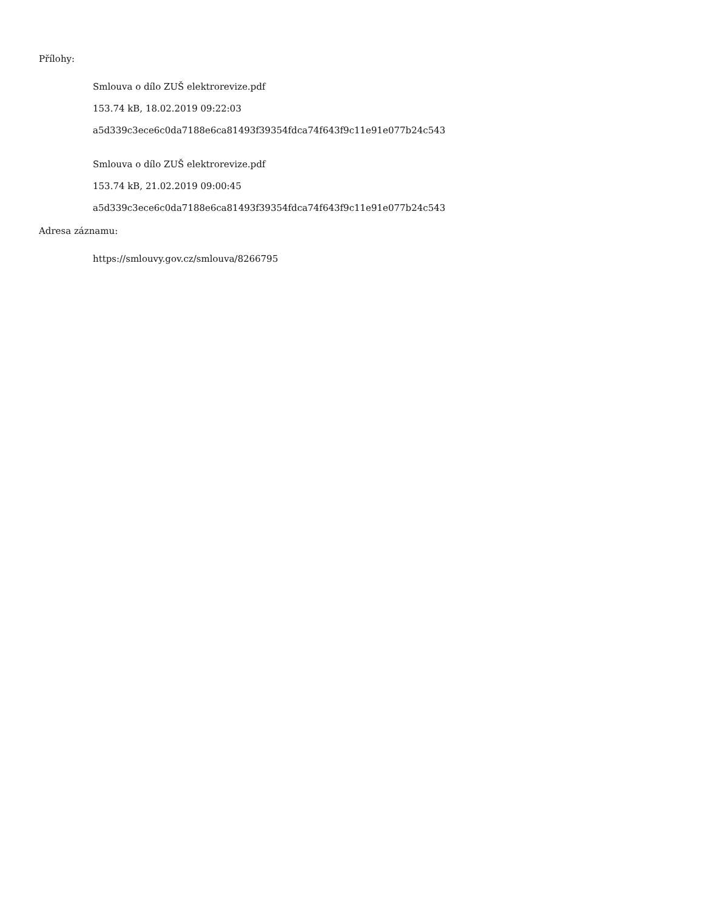Přílohy:
Smlouva o dílo ZUŠ elektrorevize.pdf
153.74 kB, 18.02.2019 09:22:03
a5d339c3ece6c0da7188e6ca81493f39354fdca74f643f9c11e91e077b24c543
Smlouva o dílo ZUŠ elektrorevize.pdf
153.74 kB, 21.02.2019 09:00:45
a5d339c3ece6c0da7188e6ca81493f39354fdca74f643f9c11e91e077b24c543
Adresa záznamu:
https://smlouvy.gov.cz/smlouva/8266795